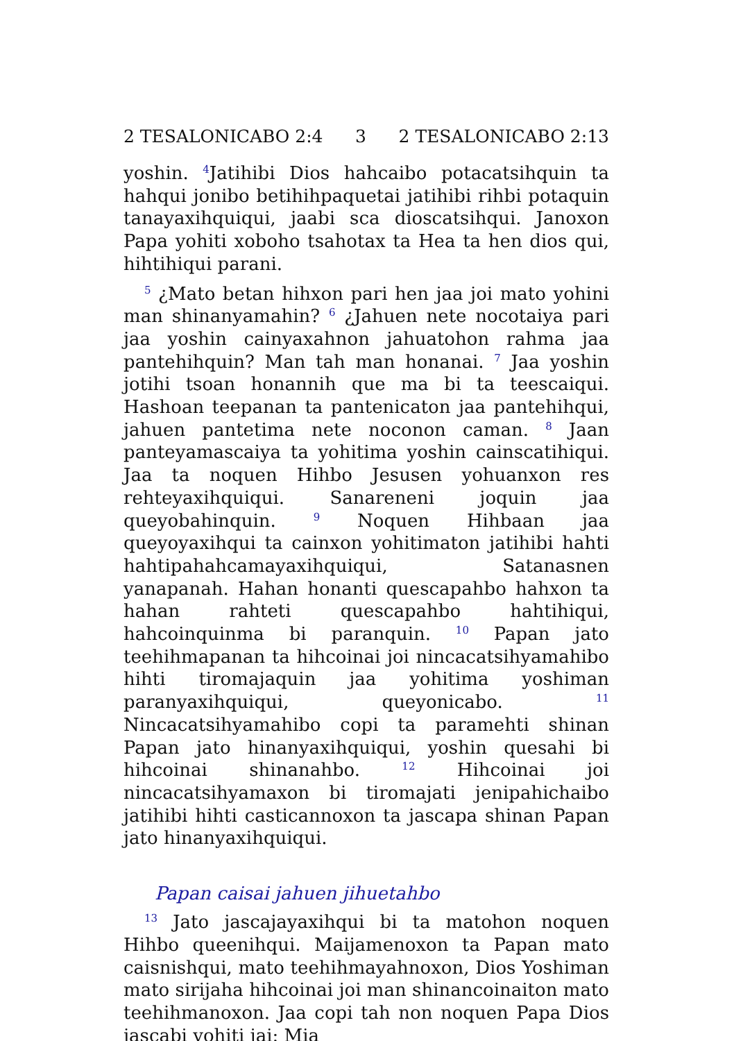2 TESALONICABO 2:4 3 2 TESALONICABO 2:13
yoshin. <sup>4</sup>Jatihibi Dios hahcaibo potacatsihquin ta hahqui jonibo betihihpaquetai jatihibi rihbi potaquin tanayaxihquiqui, jaabi sca dioscatsihqui. Janoxon Papa yohiti xoboho tsahotax ta Hea ta hen dios qui, hihtihiqui parani.
<sup>5</sup> ¿Mato betan hihxon pari hen jaa joi mato yohini man shinanyamahin? <sup>6</sup> ¿Jahuen nete nocotaiya pari jaa yoshin cainyaxahnon jahuatohon rahma jaa pantehihquin? Man tah man honanai. <sup>7</sup> Jaa yoshin jotihi tsoan honannih que ma bi ta teescaiqui. Hashoan teepanan ta pantenicaton jaa pantehihqui, jahuen pantetima nete noconon caman. <sup>8</sup> Jaan panteyamascaiya ta yohitima yoshin cainscatihiqui. Jaa ta noquen Hihbo Jesusen yohuanxon res rehteyaxihquiqui. Sanareneni joquin jaa queyobahinquin. <sup>9</sup> Noquen Hihbaan jaa queyoyaxihqui ta cainxon yohitimaton jatihibi hahti hahtipahahcamayaxihquiqui, Satanasnen yanapanah. Hahan honanti quescapahbo hahxon ta hahan rahteti quescapahbo hahtihiqui, hahcoinquinma bi paranquin. <sup>10</sup> Papan jato teehihmapanan ta hihcoinai joi nincacatsihyamahibo hihti tiromajaquin jaa yohitima yoshiman paranyaxihquiqui, queyonicabo. <sup>11</sup> Nincacatsihyamahibo copi ta paramehti shinan Papan jato hinanyaxihquiqui, yoshin quesahi bi hihcoinai shinanahbo. <sup>12</sup> Hihcoinai joi nincacatsihyamaxon bi tiromajati jenipahichaibo jatihibi hihti casticannoxon ta jascapa shinan Papan jato hinanyaxihquiqui.
Papan caisai jahuen jihuetahbo
<sup>13</sup> Jato jascajayaxihqui bi ta matohon noquen Hihbo queenihqui. Maijamenoxon ta Papan mato caisnishqui, mato teehihmayahnoxon, Dios Yoshiman mato sirijaha hihcoinai joi man shinancoinaiton mato teehihmanoxon. Jaa copi tah non noquen Papa Dios jascabi yohiti jai: Mia